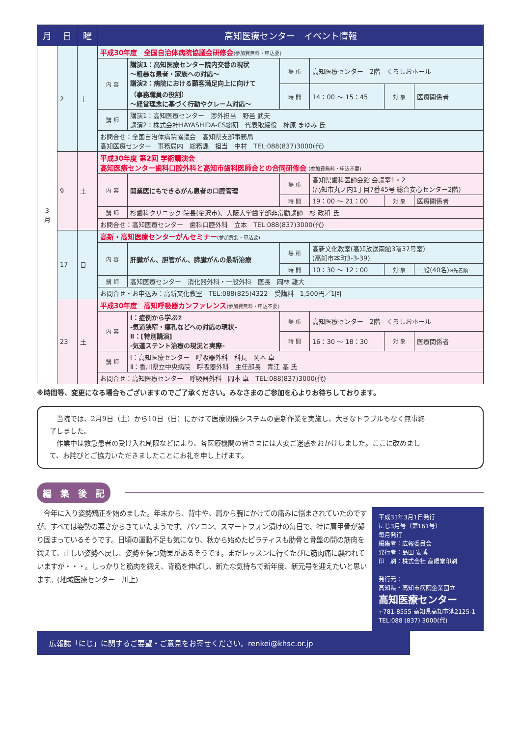| 月 | 日 | 曜 | 高知医療センター イベント情報 | | | | | |
| --- | --- | --- | --- | --- | --- | --- | --- | --- |
| 3 月 | 2 | 土 | 平成30年度 全国自治体病院協議会研修会 (参加費無料・申込要) | | | | | |
| | | | 内 容 | 講演1：高知医療センター院内交番の現状 ～粗暴な患者・家族への対応～ 講演2：病院における顧客満足向上に向けて （事務職員の役割） ～経営理念に基づく行動やクレーム対応～ | 場 所 | 高知医療センター 2階 くろしおホール | | |
| | | | | | 時 間 | 14：00 ～ 15：45 | 対 象 | 医療関係者 |
| | | | 講 師 | 講演1：高知医療センター 渉外担当 野邑 武夫 講演2：株式会社HAYASHIDA-CS総研 代表取締役 柿原 まゆみ 氏 | | | | |
| | | | お問合せ：全国自治体病院協議会 高知県支部事務局 高知医療センター 事務局内 総務課 担当 中村 TEL:088(837)3000(代) | | | | | |
| | 9 | 土 | 平成30年度 第2回 学術講演会 高知医療センター歯科口腔外科と高知市歯科医師会との合同研修会 (参加費無料・申込不要) | | | | | |
| | | | 内 容 | 開業医にもできるがん患者の口腔管理 | 場 所 | 高知県歯科医師会館 会議室1・2 (高知市丸ノ内1丁目7番45号 総合安心センター2階) | | |
| | | | | | 時 間 | 19：00 ～ 21：00 | 対 象 | 医療関係者 |
| | | | 講 師 | 杉歯科クリニック 院長(金沢市)、大阪大学歯学部非常勤講師 杉 政和 氏 | | | | |
| | | | お問合せ：高知医療センター 歯科口腔外科 立本 TEL:088(837)3000(代) | | | | | |
| | 17 | 日 | 高新・高知医療センターがんセミナー (参加費要・申込要) | | | | | |
| | | | 内 容 | 肝臓がん、胆管がん、膵臓がんの最新治療 | 場 所 | 高新文化教室(高知放送南館3階37号室) (高知市本町3-3-39) | | |
| | | | | | 時 間 | 10：30 ～ 12：00 | 対 象 | 一般(40名) ※先着順 |
| | | | 講 師 | 高知医療センター 消化器外科・一般外科 医長 岡林 雄大 | | | | |
| | | | お問合せ・お申込み：高新文化教室 TEL:088(825)4322 受講料 1,500円／1回 | | | | | |
| | 23 | 土 | 平成30年度 高知呼吸器カンファレンス (参加費無料・申込不要) | | | | | |
| | | | 内 容 | Ⅰ：症例から学ぶ⑦ -気道狭窄・瘻孔などへの対応の現状- Ⅱ：[特別講演] -気道ステント治療の現況と実際- | 場 所 | 高知医療センター 2階 くろしおホール | | |
| | | | | | 時 間 | 16：30 ～ 18：30 | 対 象 | 医療関係者 |
| | | | 講 師 | Ⅰ：高知医療センター 呼吸器外科 科長 岡本 卓 Ⅱ：香川県立中央病院 呼吸器外科 主任部長 青江 基 氏 | | | | |
| | | | お問合せ：高知医療センター 呼吸器外科 岡本 卓 TEL:088(837)3000(代) | | | | | |
※時間等、変更になる場合もございますのでご了承ください。みなさまのご参加を心よりお待ちしております。
　当院では、2月9日（土）から10日（日）にかけて医療関係システムの更新作業を実施し、大きなトラブルもなく無事終了しました。
　作業中は救急患者の受け入れ制限などにより、各医療機関の皆さまには大変ご迷惑をおかけしました。ここに改めまして、お詫びとご協力いただきましたことにお礼を申し上げます。
編　集　後　記
　今年に入り姿勢矯正を始めました。年末から、背中や、肩から腕にかけての痛みに悩まされていたのですが、すべては姿勢の悪さからきていたようです。パソコン、スマートフォン漬けの毎日で、特に肩甲骨が凝り固まっているそうです。日頃の運動不足も気になり、秋から始めたピラティスも肋骨と骨盤の間の筋肉を鍛えて、正しい姿勢へ戻し、姿勢を保つ効果があるそうです。まだレッスンに行くたびに筋肉痛に襲われていますが・・・。しっかりと筋肉を鍛え、背筋を伸ばし、新たな気持ちで新年度、新元号を迎えたいと思います。(地域医療センター　川上)
平成31年3月1日発行
にじ3月号（第161号）
毎月発行
編集者：広報委員会
発行者：島田 安博
印　刷：株式会社 高陽堂印刷
発行元：
高知県・高知市病院企業団立
高知医療センター
〒781-8555 高知県高知市池2125-1
TEL:088 (837) 3000(代)
広報誌「にじ」に関するご要望・ご意見をお寄せください。renkei@khsc.or.jp